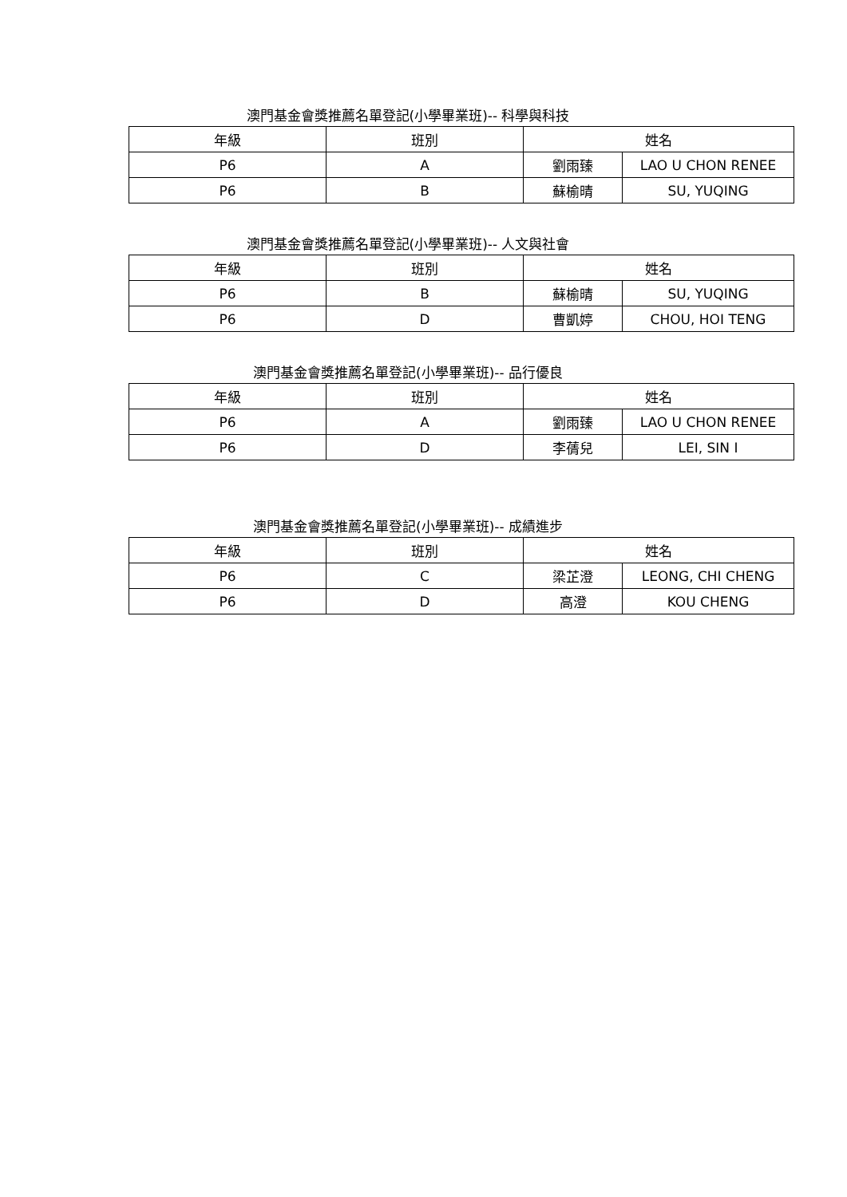澳門基金會獎推薦名單登記(小學畢業班)-- 科學與科技
| 年級 | 班別 | 姓名 | |
| --- | --- | --- | --- |
| P6 | A | 劉雨臻 | LAO U CHON RENEE |
| P6 | B | 蘇榆晴 | SU, YUQING |
澳門基金會獎推薦名單登記(小學畢業班)-- 人文與社會
| 年級 | 班別 | 姓名 | |
| --- | --- | --- | --- |
| P6 | B | 蘇榆晴 | SU, YUQING |
| P6 | D | 曹凱婷 | CHOU, HOI TENG |
澳門基金會獎推薦名單登記(小學畢業班)-- 品行優良
| 年級 | 班別 | 姓名 | |
| --- | --- | --- | --- |
| P6 | A | 劉雨臻 | LAO U CHON RENEE |
| P6 | D | 李蒨兒 | LEI, SIN I |
澳門基金會獎推薦名單登記(小學畢業班)-- 成績進步
| 年級 | 班別 | 姓名 | |
| --- | --- | --- | --- |
| P6 | C | 梁芷澄 | LEONG, CHI CHENG |
| P6 | D | 高澄 | KOU CHENG |